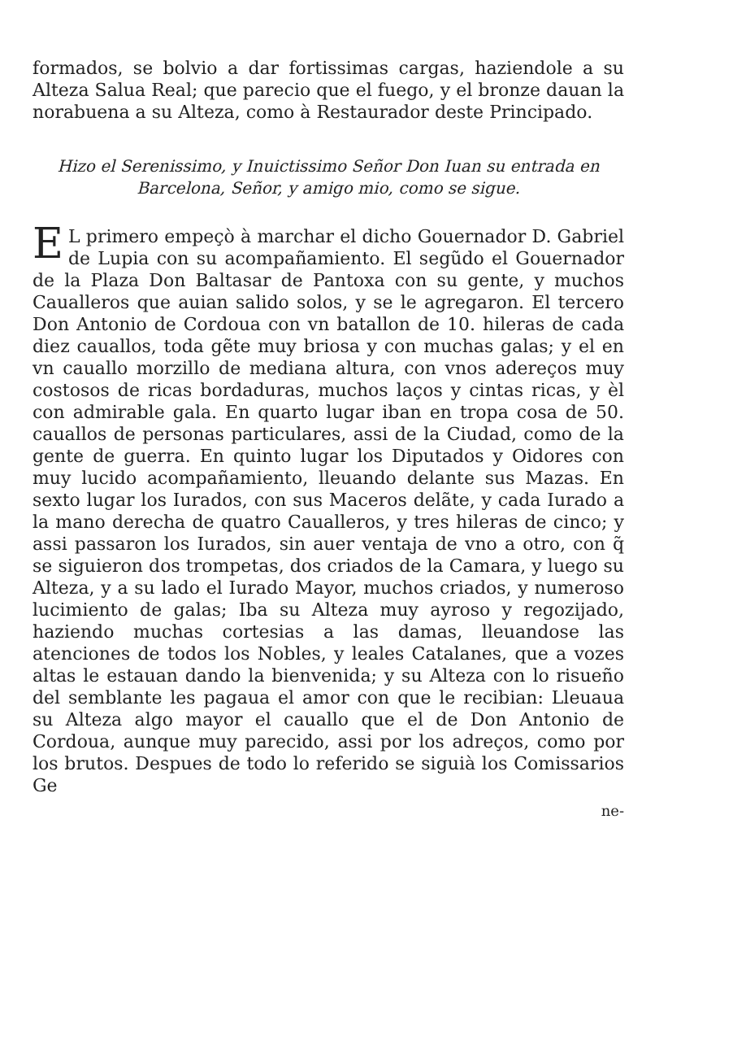formados, se bolvio a dar fortissimas cargas, haziendole a su Alteza Salua Real; que parecio que el fuego, y el bronze dauan la norabuena a su Alteza, como à Restaurador deste Principado.
Hizo el Serenissimo, y Inuictissimo Señor Don Iuan su entrada en Barcelona, Señor, y amigo mio, como se sigue.
EL primero empeçò à marchar el dicho Gouernador D. Gabriel de Lupia con su acompañamiento. El segũdo el Gouernador de la Plaza Don Baltasar de Pantoxa con su gente, y muchos Caualleros que auian salido solos, y se le agregaron. El tercero Don Antonio de Cordoua con vn batallon de 10. hileras de cada diez cauallos, toda gẽte muy briosa y con muchas galas; y el en vn cauallo morzillo de mediana altura, con vnos adereços muy costosos de ricas bordaduras, muchos laços y cintas ricas, y èl con admirable gala. En quarto lugar iban en tropa cosa de 50. cauallos de personas particulares, assi de la Ciudad, como de la gente de guerra. En quinto lugar los Diputados y Oidores con muy lucido acompañamiento, lleuando delante sus Mazas. En sexto lugar los Iurados, con sus Maceros delãte, y cada Iurado a la mano derecha de quatro Caualleros, y tres hileras de cinco; y assi passaron los Iurados, sin auer ventaja de vno a otro, con q̃ se siguieron dos trompetas, dos criados de la Camara, y luego su Alteza, y a su lado el Iurado Mayor, muchos criados, y numeroso lucimiento de galas; Iba su Alteza muy ayroso y regozijado, haziendo muchas cortesias a las damas, lleuandose las atenciones de todos los Nobles, y leales Catalanes, que a vozes altas le estauan dando la bienvenida; y su Alteza con lo risueño del semblante les pagaua el amor con que le recibian: Lleuaua su Alteza algo mayor el cauallo que el de Don Antonio de Cordoua, aunque muy parecido, assi por los adreços, como por los brutos. Despues de todo lo referido se siguià los Comissarios Ge
ne-